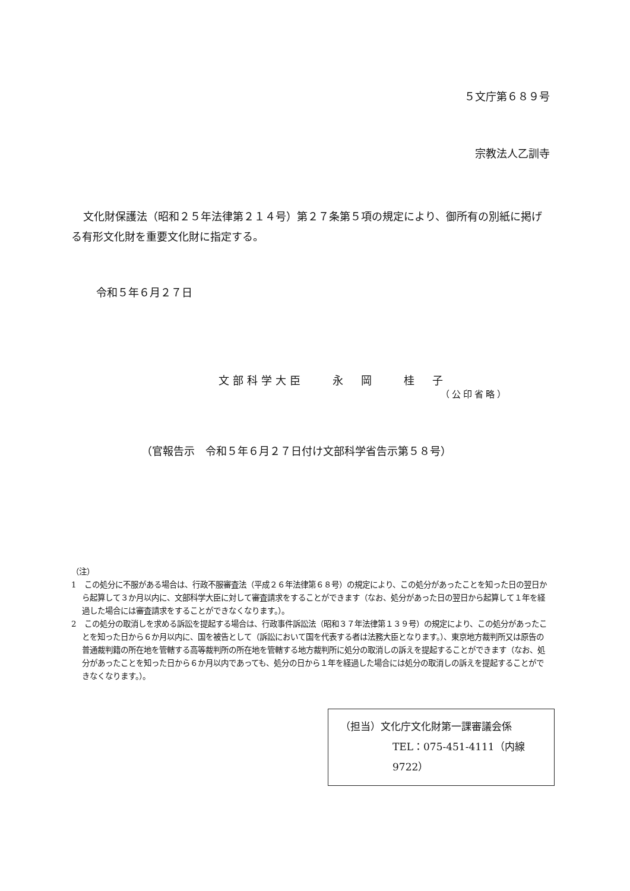５文庁第６８９号
宗教法人乙訓寺
文化財保護法（昭和２５年法律第２１４号）第２７条第５項の規定により、御所有の別紙に掲げる有形文化財を重要文化財に指定する。
令和５年６月２７日
文部科学大臣　　永　岡　　桂　子
（公印省略）
（官報告示　令和５年６月２７日付け文部科学省告示第５８号）
（注）
1　この処分に不服がある場合は、行政不服審査法（平成２６年法律第６８号）の規定により、この処分があったことを知った日の翌日から起算して３か月以内に、文部科学大臣に対して審査請求をすることができます（なお、処分があった日の翌日から起算して１年を経過した場合には審査請求をすることができなくなります。）。
2　この処分の取消しを求める訴訟を提起する場合は、行政事件訴訟法（昭和３７年法律第１３９号）の規定により、この処分があったことを知った日から６か月以内に、国を被告として（訴訟において国を代表する者は法務大臣となります。）、東京地方裁判所又は原告の普通裁判籍の所在地を管轄する高等裁判所の所在地を管轄する地方裁判所に処分の取消しの訴えを提起することができます（なお、処分があったことを知った日から６か月以内であっても、処分の日から１年を経過した場合には処分の取消しの訴えを提起することができなくなります。）。
（担当）文化庁文化財第一課審議会係
TEL：075-451-4111（内線 9722）